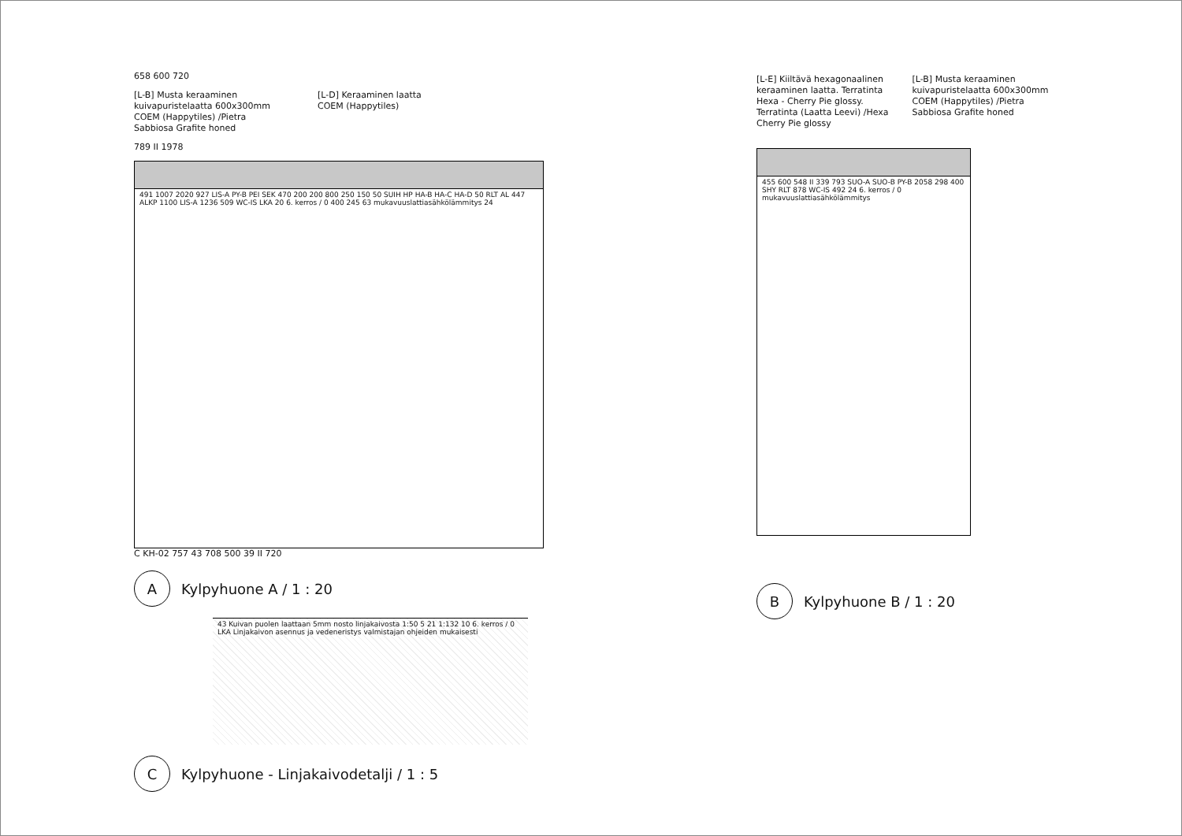658 600 720
[L-B] Musta keraaminen
kuivapuristelaatta 600x300mm
COEM (Happytiles) /Pietra
Sabbiosa Grafite honed
[L-D] Keraaminen laatta
COEM (Happytiles)
789 II 1978
491 1007 2020 927 LIS-A PY-B PEI SEK 470 200 200 800 250 150 50 SUIH HP HA-B HA-C HA-D 50 RLT AL 447 ALKP 1100 LIS-A 1236 509 WC-IS LKA 20 6. kerros / 0 400 245 63 mukavuuslattiasähkölämmitys 24
C KH-02 757 43 708 500 39 II 720
A
Kylpyhuone A / 1 : 20
43 Kuivan puolen laattaan 5mm nosto linjakaivosta 1:50 5 21 1:132 10 6. kerros / 0 LKA Linjakaivon asennus ja vedeneristys valmistajan ohjeiden mukaisesti
C
Kylpyhuone - Linjakaivodetalji / 1 : 5
[L-E] Kiiltävä hexagonaalinen
keraaminen laatta. Terratinta
Hexa - Cherry Pie glossy.
Terratinta (Laatta Leevi) /Hexa
Cherry Pie glossy
[L-B] Musta keraaminen
kuivapuristelaatta 600x300mm
COEM (Happytiles) /Pietra
Sabbiosa Grafite honed
455 600 548 II 339 793 SUO-A SUO-B PY-B 2058 298 400 SHY RLT 878 WC-IS 492 24 6. kerros / 0 mukavuuslattiasähkölämmitys
B
Kylpyhuone B / 1 : 20